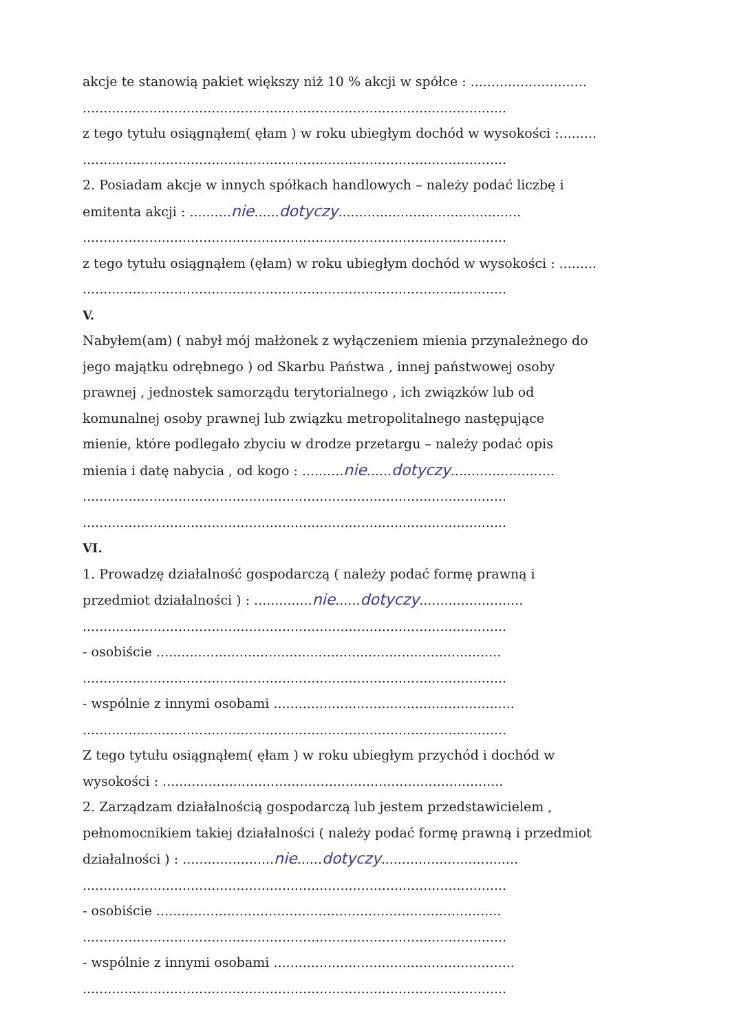akcje te stanowią pakiet większy niż 10 % akcji w spółce : ............................
......................................................................................................
z tego tytułu osiągnąłem( ęłam ) w roku ubiegłym dochód w wysokości :.........
......................................................................................................
2. Posiadam akcje w innych spółkach handlowych – należy podać liczbę i
emitenta akcji : ..........nie......dotyczy............................................
......................................................................................................
z tego tytułu osiągnąłem (ęłam) w roku ubiegłym dochód w wysokości : .........
......................................................................................................
V.
Nabyłem(am) ( nabył mój małżonek z wyłączeniem mienia przynależnego do
jego majątku odrębnego ) od Skarbu Państwa , innej państwowej osoby
prawnej , jednostek samorządu terytorialnego , ich związków lub od
komunalnej osoby prawnej lub związku metropolitalnego następujące
mienie, które podlegało zbyciu w drodze przetargu – należy podać opis
mienia i datę nabycia , od kogo : ..........nie......dotyczy.........................
......................................................................................................
......................................................................................................
VI.
1. Prowadzę działalność gospodarczą ( należy podać formę prawną i
przedmiot działalności ) : ..............nie......dotyczy.........................
......................................................................................................
- osobiście ...................................................................................
......................................................................................................
- wspólnie z innymi osobami ..........................................................
......................................................................................................
Z tego tytułu osiągnąłem( ęłam ) w roku ubiegłym przychód i dochód w
wysokości : ..................................................................................
2. Zarządzam działalnością gospodarczą lub jestem przedstawicielem ,
pełnomocnikiem takiej działalności ( należy podać formę prawną i przedmiot
działalności ) : ......................nie......dotyczy.................................
......................................................................................................
- osobiście ...................................................................................
......................................................................................................
- wspólnie z innymi osobami ..........................................................
......................................................................................................